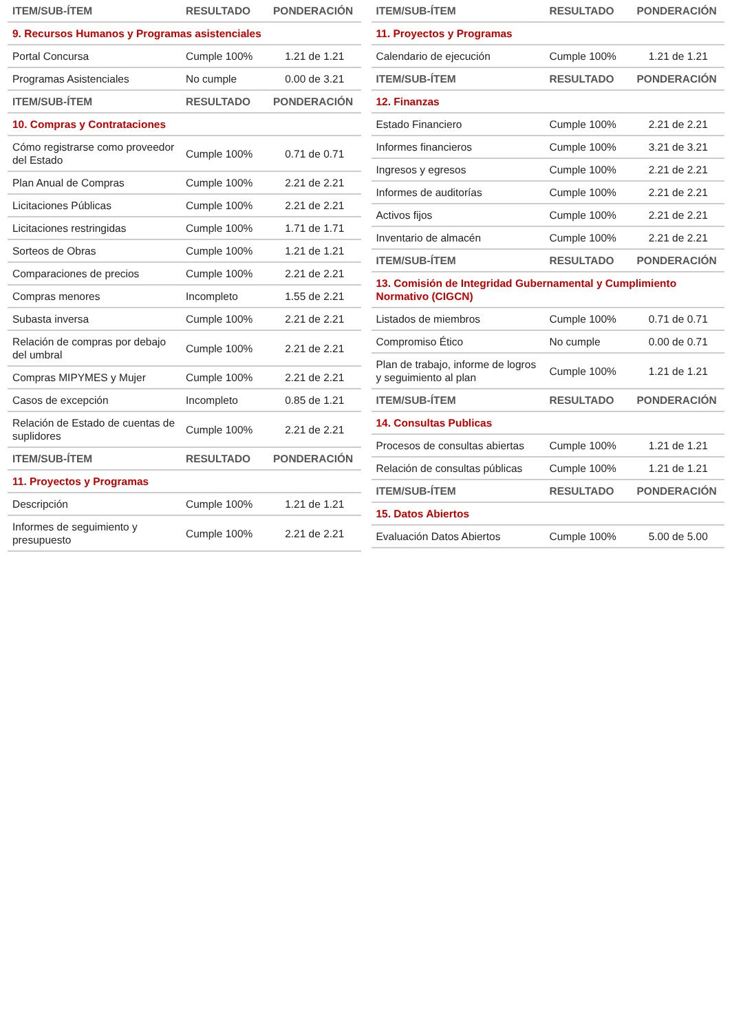| ITEM/SUB-ÍTEM | RESULTADO | PONDERACIÓN |
| --- | --- | --- |
| 9. Recursos Humanos y Programas asistenciales | | |
| Portal Concursa | Cumple 100% | 1.21 de 1.21 |
| Programas Asistenciales | No cumple | 0.00 de 3.21 |
| ITEM/SUB-ÍTEM | RESULTADO | PONDERACIÓN |
| 10. Compras y Contrataciones | | |
| Cómo registrarse como proveedor del Estado | Cumple 100% | 0.71 de 0.71 |
| Plan Anual de Compras | Cumple 100% | 2.21 de 2.21 |
| Licitaciones Públicas | Cumple 100% | 2.21 de 2.21 |
| Licitaciones restringidas | Cumple 100% | 1.71 de 1.71 |
| Sorteos de Obras | Cumple 100% | 1.21 de 1.21 |
| Comparaciones de precios | Cumple 100% | 2.21 de 2.21 |
| Compras menores | Incompleto | 1.55 de 2.21 |
| Subasta inversa | Cumple 100% | 2.21 de 2.21 |
| Relación de compras por debajo del umbral | Cumple 100% | 2.21 de 2.21 |
| Compras MIPYMES y Mujer | Cumple 100% | 2.21 de 2.21 |
| Casos de excepción | Incompleto | 0.85 de 1.21 |
| Relación de Estado de cuentas de suplidores | Cumple 100% | 2.21 de 2.21 |
| ITEM/SUB-ÍTEM | RESULTADO | PONDERACIÓN |
| 11. Proyectos y Programas | | |
| Descripción | Cumple 100% | 1.21 de 1.21 |
| Informes de seguimiento y presupuesto | Cumple 100% | 2.21 de 2.21 |
| ITEM/SUB-ÍTEM | RESULTADO | PONDERACIÓN |
| --- | --- | --- |
| 11. Proyectos y Programas | | |
| Calendario de ejecución | Cumple 100% | 1.21 de 1.21 |
| ITEM/SUB-ÍTEM | RESULTADO | PONDERACIÓN |
| 12. Finanzas | | |
| Estado Financiero | Cumple 100% | 2.21 de 2.21 |
| Informes financieros | Cumple 100% | 3.21 de 3.21 |
| Ingresos y egresos | Cumple 100% | 2.21 de 2.21 |
| Informes de auditorías | Cumple 100% | 2.21 de 2.21 |
| Activos fijos | Cumple 100% | 2.21 de 2.21 |
| Inventario de almacén | Cumple 100% | 2.21 de 2.21 |
| ITEM/SUB-ÍTEM | RESULTADO | PONDERACIÓN |
| 13. Comisión de Integridad Gubernamental y Cumplimiento Normativo (CIGCN) | | |
| Listados de miembros | Cumple 100% | 0.71 de 0.71 |
| Compromiso Ético | No cumple | 0.00 de 0.71 |
| Plan de trabajo, informe de logros y seguimiento al plan | Cumple 100% | 1.21 de 1.21 |
| ITEM/SUB-ÍTEM | RESULTADO | PONDERACIÓN |
| 14. Consultas Publicas | | |
| Procesos de consultas abiertas | Cumple 100% | 1.21 de 1.21 |
| Relación de consultas públicas | Cumple 100% | 1.21 de 1.21 |
| ITEM/SUB-ÍTEM | RESULTADO | PONDERACIÓN |
| 15. Datos Abiertos | | |
| Evaluación Datos Abiertos | Cumple 100% | 5.00 de 5.00 |